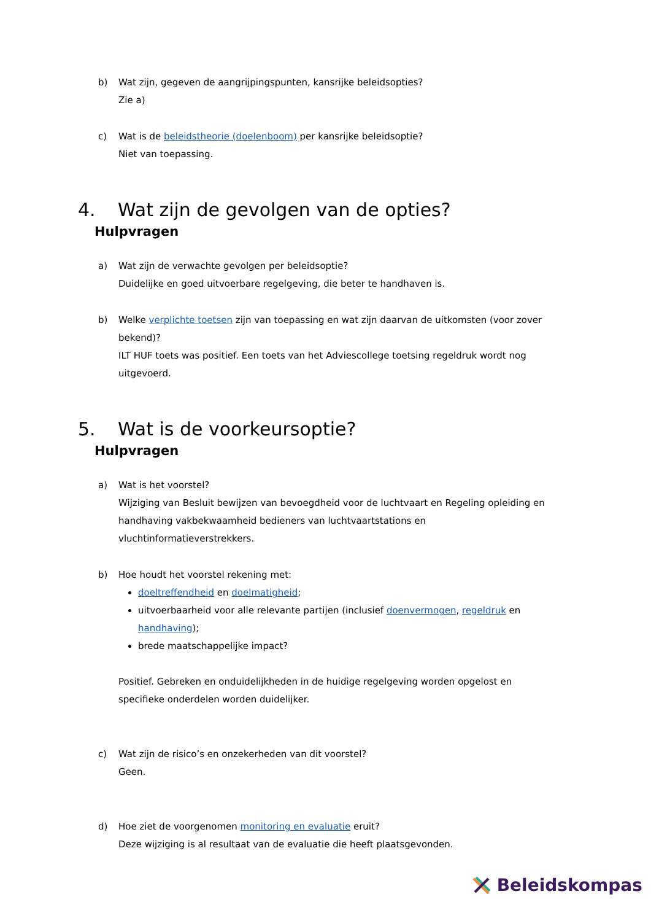b) Wat zijn, gegeven de aangrijpingspunten, kansrijke beleidsopties?
Zie a)
c) Wat is de beleidstheorie (doelenboom) per kansrijke beleidsoptie?
Niet van toepassing.
4. Wat zijn de gevolgen van de opties?
Hulpvragen
a) Wat zijn de verwachte gevolgen per beleidsoptie?
Duidelijke en goed uitvoerbare regelgeving, die beter te handhaven is.
b) Welke verplichte toetsen zijn van toepassing en wat zijn daarvan de uitkomsten (voor zover bekend)?
ILT HUF toets was positief. Een toets van het Adviescollege toetsing regeldruk wordt nog uitgevoerd.
5. Wat is de voorkeursoptie?
Hulpvragen
a) Wat is het voorstel?
Wijziging van Besluit bewijzen van bevoegdheid voor de luchtvaart en Regeling opleiding en handhaving vakbekwaamheid bedieners van luchtvaartstations en vluchtinformatieverstrekkers.
b) Hoe houdt het voorstel rekening met:
doeltreffendheid en doelmatigheid;
uitvoerbaarheid voor alle relevante partijen (inclusief doenvermogen, regeldruk en handhaving);
brede maatschappelijke impact?
Positief. Gebreken en onduidelijkheden in de huidige regelgeving worden opgelost en specifieke onderdelen worden duidelijker.
c) Wat zijn de risico’s en onzekerheden van dit voorstel?
Geen.
d) Hoe ziet de voorgenomen monitoring en evaluatie eruit?
Deze wijziging is al resultaat van de evaluatie die heeft plaatsgevonden.
Beleidskompas